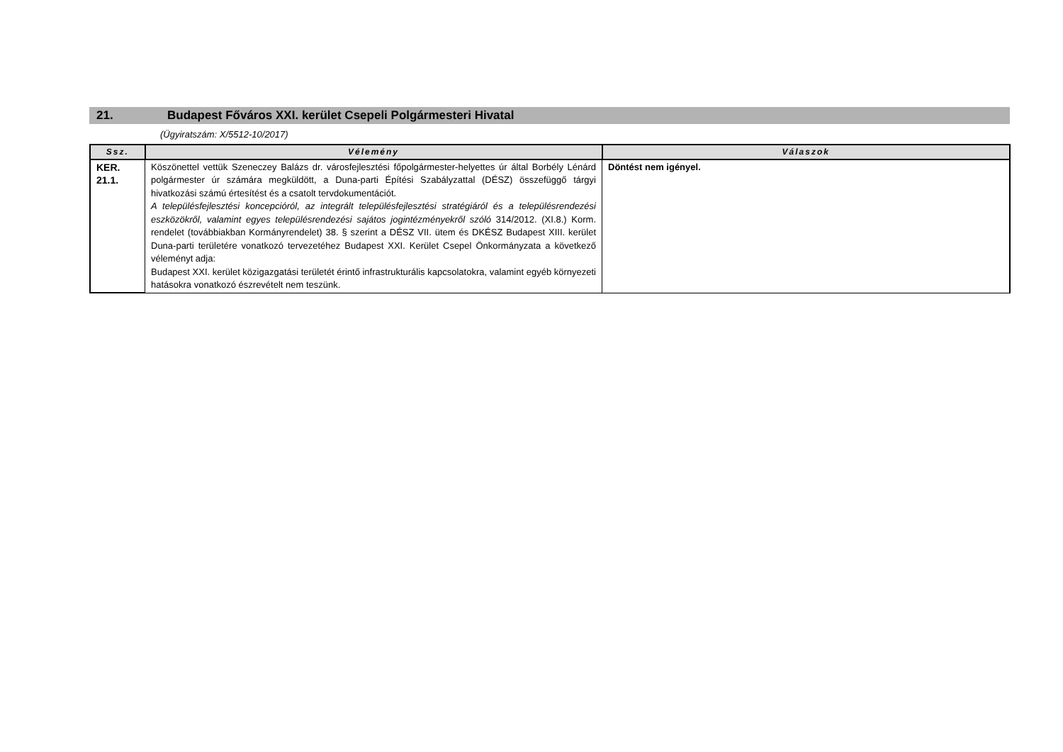21. Budapest Főváros XXI. kerület Csepeli Polgármesteri Hivatal
(Ügyiratszám: X/5512-10/2017)
| Ssz. | Vélemény | Válaszok |
| --- | --- | --- |
| KER. 21.1. | Köszönettel vettük Szeneczey Balázs dr. városfejlesztési főpolgármester-helyettes úr által Borbély Lénárd polgármester úr számára megküldött, a Duna-parti Építési Szabályzattal (DÉSZ) összefüggő tárgyi hivatkozási számú értesítést és a csatolt tervdokumentációt. A településfejlesztési koncepcióról, az integrált településfejlesztési stratégiáról és a településrendezési eszközökről, valamint egyes településrendezési sajátos jogintézményekről szóló 314/2012. (XI.8.) Korm. rendelet (továbbiakban Kormányrendelet) 38. § szerint a DÉSZ VII. ütem és DKÉSZ Budapest XIII. kerület Duna-parti területére vonatkozó tervezetéhez Budapest XXI. Kerület Csepel Önkormányzata a következő véleményt adja: Budapest XXI. kerület közigazgatási területét érintő infrastrukturális kapcsolatokra, valamint egyéb környezeti hatásokra vonatkozó észrevételt nem teszünk. | Döntést nem igényel. |